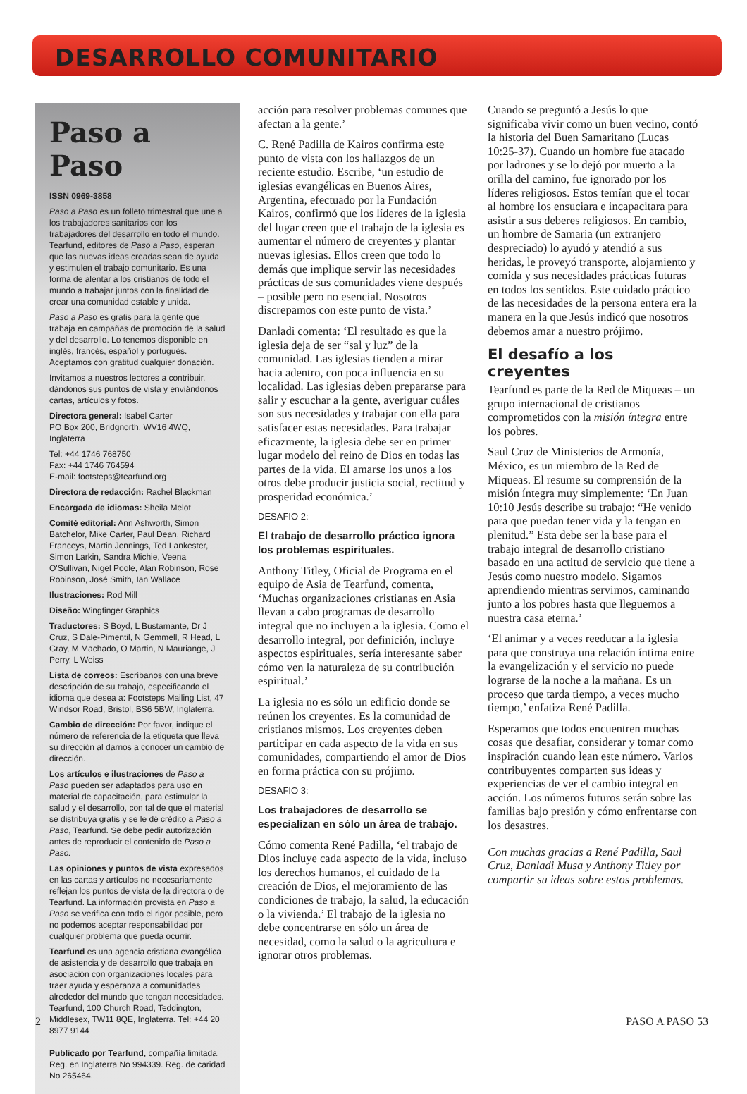DESARROLLO COMUNITARIO
Paso a Paso
ISSN 0969-3858
Paso a Paso es un folleto trimestral que une a los trabajadores sanitarios con los trabajadores del desarrollo en todo el mundo. Tearfund, editores de Paso a Paso, esperan que las nuevas ideas creadas sean de ayuda y estimulen el trabajo comunitario. Es una forma de alentar a los cristianos de todo el mundo a trabajar juntos con la finalidad de crear una comunidad estable y unida.
Paso a Paso es gratis para la gente que trabaja en campañas de promoción de la salud y del desarrollo. Lo tenemos disponible en inglés, francés, español y portugués. Aceptamos con gratitud cualquier donación.
Invitamos a nuestros lectores a contribuir, dándonos sus puntos de vista y enviándonos cartas, artículos y fotos.
Directora general: Isabel Carter
PO Box 200, Bridgnorth, WV16 4WQ, Inglaterra
Tel: +44 1746 768750
Fax: +44 1746 764594
E-mail: footsteps@tearfund.org
Directora de redacción: Rachel Blackman
Encargada de idiomas: Sheila Melot
Comité editorial: Ann Ashworth, Simon Batchelor, Mike Carter, Paul Dean, Richard Franceys, Martin Jennings, Ted Lankester, Simon Larkin, Sandra Michie, Veena O'Sullivan, Nigel Poole, Alan Robinson, Rose Robinson, José Smith, Ian Wallace
Ilustraciones: Rod Mill
Diseño: Wingfinger Graphics
Traductores: S Boyd, L Bustamante, Dr J Cruz, S Dale-Pimentil, N Gemmell, R Head, L Gray, M Machado, O Martin, N Mauriange, J Perry, L Weiss
Lista de correos: Escríbanos con una breve descripción de su trabajo, especificando el idioma que desea a: Footsteps Mailing List, 47 Windsor Road, Bristol, BS6 5BW, Inglaterra.
Cambio de dirección: Por favor, indique el número de referencia de la etiqueta que lleva su dirección al darnos a conocer un cambio de dirección.
Los artículos e ilustraciones de Paso a Paso pueden ser adaptados para uso en material de capacitación, para estimular la salud y el desarrollo, con tal de que el material se distribuya gratis y se le dé crédito a Paso a Paso, Tearfund. Se debe pedir autorización antes de reproducir el contenido de Paso a Paso.
Las opiniones y puntos de vista expresados en las cartas y artículos no necesariamente reflejan los puntos de vista de la directora o de Tearfund. La información provista en Paso a Paso se verifica con todo el rigor posible, pero no podemos aceptar responsabilidad por cualquier problema que pueda ocurrir.
Tearfund es una agencia cristiana evangélica de asistencia y de desarrollo que trabaja en asociación con organizaciones locales para traer ayuda y esperanza a comunidades alrededor del mundo que tengan necesidades. Tearfund, 100 Church Road, Teddington, Middlesex, TW11 8QE, Inglaterra. Tel: +44 20 8977 9144
Publicado por Tearfund, compañía limitada. Reg. en Inglaterra No 994339. Reg. de caridad No 265464.
acción para resolver problemas comunes que afectan a la gente.’
C. René Padilla de Kairos confirma este punto de vista con los hallazgos de un reciente estudio. Escribe, ‘un estudio de iglesias evangélicas en Buenos Aires, Argentina, efectuado por la Fundación Kairos, confirmó que los líderes de la iglesia del lugar creen que el trabajo de la iglesia es aumentar el número de creyentes y plantar nuevas iglesias. Ellos creen que todo lo demás que implique servir las necesidades prácticas de sus comunidades viene después – posible pero no esencial. Nosotros discrepamos con este punto de vista.’
Danladi comenta: ‘El resultado es que la iglesia deja de ser “sal y luz” de la comunidad. Las iglesias tienden a mirar hacia adentro, con poca influencia en su localidad. Las iglesias deben prepararse para salir y escuchar a la gente, averiguar cuáles son sus necesidades y trabajar con ella para satisfacer estas necesidades. Para trabajar eficazmente, la iglesia debe ser en primer lugar modelo del reino de Dios en todas las partes de la vida. El amarse los unos a los otros debe producir justicia social, rectitud y prosperidad económica.’
DESAFIO 2:
El trabajo de desarrollo práctico ignora los problemas espirituales.
Anthony Titley, Oficial de Programa en el equipo de Asia de Tearfund, comenta, ‘Muchas organizaciones cristianas en Asia llevan a cabo programas de desarrollo integral que no incluyen a la iglesia. Como el desarrollo integral, por definición, incluye aspectos espirituales, sería interesante saber cómo ven la naturaleza de su contribución espiritual.’
La iglesia no es sólo un edificio donde se reúnen los creyentes. Es la comunidad de cristianos mismos. Los creyentes deben participar en cada aspecto de la vida en sus comunidades, compartiendo el amor de Dios en forma práctica con su prójimo.
DESAFIO 3:
Los trabajadores de desarrollo se especializan en sólo un área de trabajo.
Cómo comenta René Padilla, ‘el trabajo de Dios incluye cada aspecto de la vida, incluso los derechos humanos, el cuidado de la creación de Dios, el mejoramiento de las condiciones de trabajo, la salud, la educación o la vivienda.’ El trabajo de la iglesia no debe concentrarse en sólo un área de necesidad, como la salud o la agricultura e ignorar otros problemas.
Cuando se preguntó a Jesús lo que significaba vivir como un buen vecino, contó la historia del Buen Samaritano (Lucas 10:25-37). Cuando un hombre fue atacado por ladrones y se lo dejó por muerto a la orilla del camino, fue ignorado por los líderes religiosos. Estos temían que el tocar al hombre los ensuciara e incapacitara para asistir a sus deberes religiosos. En cambio, un hombre de Samaria (un extranjero despreciado) lo ayudó y atendió a sus heridas, le proveyó transporte, alojamiento y comida y sus necesidades prácticas futuras en todos los sentidos. Este cuidado práctico de las necesidades de la persona entera era la manera en la que Jesús indicó que nosotros debemos amar a nuestro prójimo.
El desafío a los creyentes
Tearfund es parte de la Red de Miqueas – un grupo internacional de cristianos comprometidos con la misión íntegra entre los pobres.
Saul Cruz de Ministerios de Armonía, México, es un miembro de la Red de Miqueas. El resume su comprensión de la misión íntegra muy simplemente: ‘En Juan 10:10 Jesús describe su trabajo: “He venido para que puedan tener vida y la tengan en plenitud.” Esta debe ser la base para el trabajo integral de desarrollo cristiano basado en una actitud de servicio que tiene a Jesús como nuestro modelo. Sigamos aprendiendo mientras servimos, caminando junto a los pobres hasta que lleguemos a nuestra casa eterna.’
‘El animar y a veces reeducar a la iglesia para que construya una relación íntima entre la evangelización y el servicio no puede lograrse de la noche a la mañana. Es un proceso que tarda tiempo, a veces mucho tiempo,’ enfatiza René Padilla.
Esperamos que todos encuentren muchas cosas que desafiar, considerar y tomar como inspiración cuando lean este número. Varios contribuyentes comparten sus ideas y experiencias de ver el cambio integral en acción. Los números futuros serán sobre las familias bajo presión y cómo enfrentarse con los desastres.
Con muchas gracias a René Padilla, Saul Cruz, Danladi Musa y Anthony Titley por compartir su ideas sobre estos problemas.
2 PASO A PASO 53